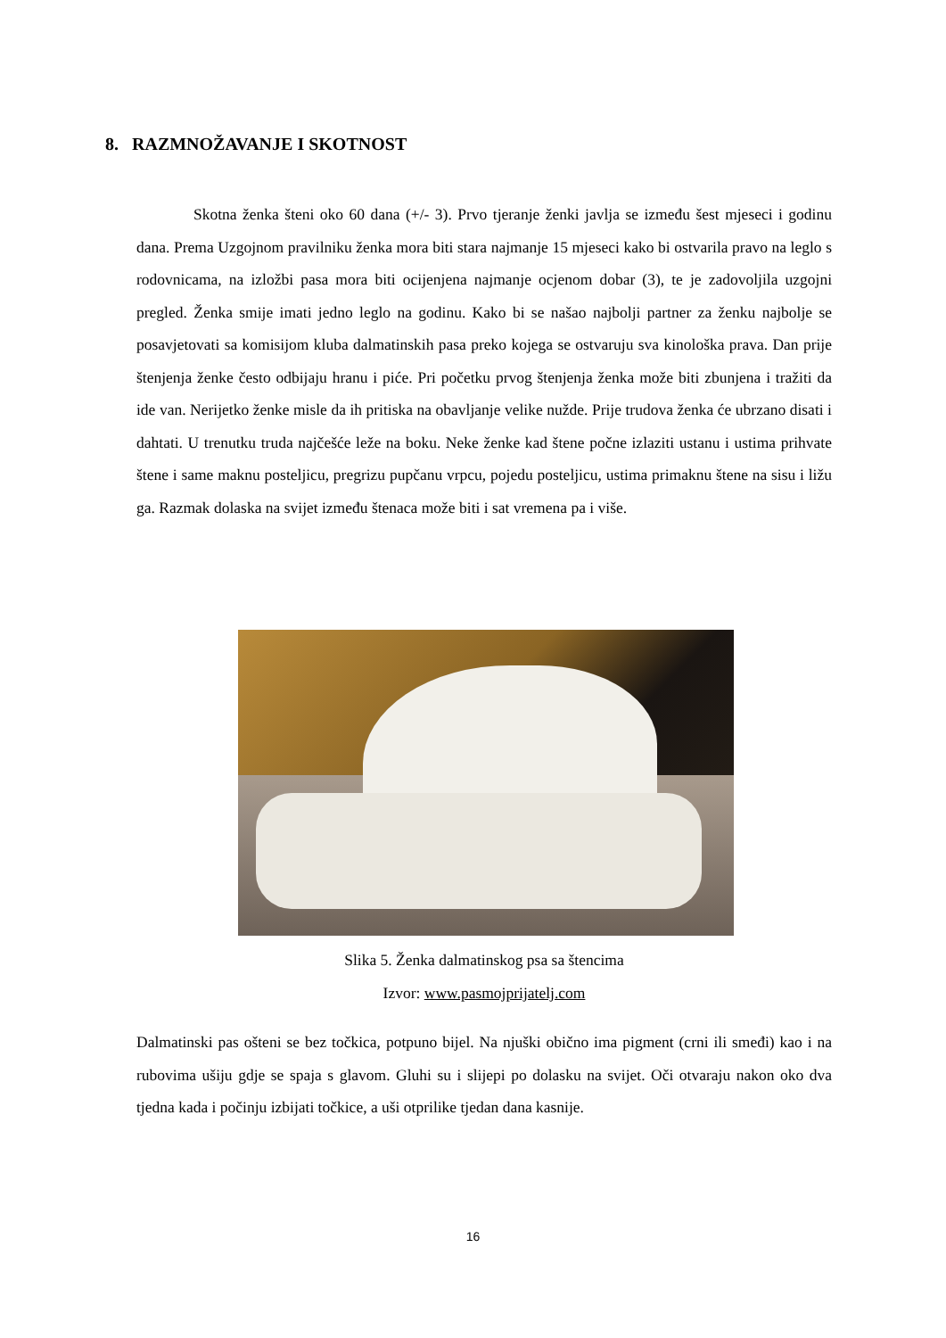8. RAZMNOŽAVANJE I SKOTNOST
Skotna ženka šteni oko 60 dana (+/- 3). Prvo tjeranje ženki javlja se između šest mjeseci i godinu dana. Prema Uzgojnom pravilniku ženka mora biti stara najmanje 15 mjeseci kako bi ostvarila pravo na leglo s rodovnicama, na izložbi pasa mora biti ocijenjena najmanje ocjenom dobar (3), te je zadovoljila uzgojni pregled. Ženka smije imati jedno leglo na godinu. Kako bi se našao najbolji partner za ženku najbolje se posavjetovati sa komisijom kluba dalmatinskih pasa preko kojega se ostvaruju sva kinološka prava. Dan prije štenjenja ženke često odbijaju hranu i piće. Pri početku prvog štenjenja ženka može biti zbunjena i tražiti da ide van. Nerijetko ženke misle da ih pritiska na obavljanje velike nužde. Prije trudova ženka će ubrzano disati i dahtati. U trenutku truda najčešće leže na boku. Neke ženke kad štene počne izlaziti ustanu i ustima prihvate štene i same maknu posteljicu, pregrizu pupčanu vrpcu, pojedu posteljicu, ustima primaknu štene na sisu i ližu ga. Razmak dolaska na svijet između štenaca može biti i sat vremena pa i više.
Slika 5. Ženka dalmatinskog psa sa štencima
Izvor: www.pasmojprijatelj.com
Dalmatinski pas ošteni se bez točkica, potpuno bijel. Na njuški obično ima pigment (crni ili smeđi) kao i na rubovima ušiju gdje se spaja s glavom. Gluhi su i slijepi po dolasku na svijet. Oči otvaraju nakon oko dva tjedna kada i počinju izbijati točkice, a uši otprilike tjedan dana kasnije.
16